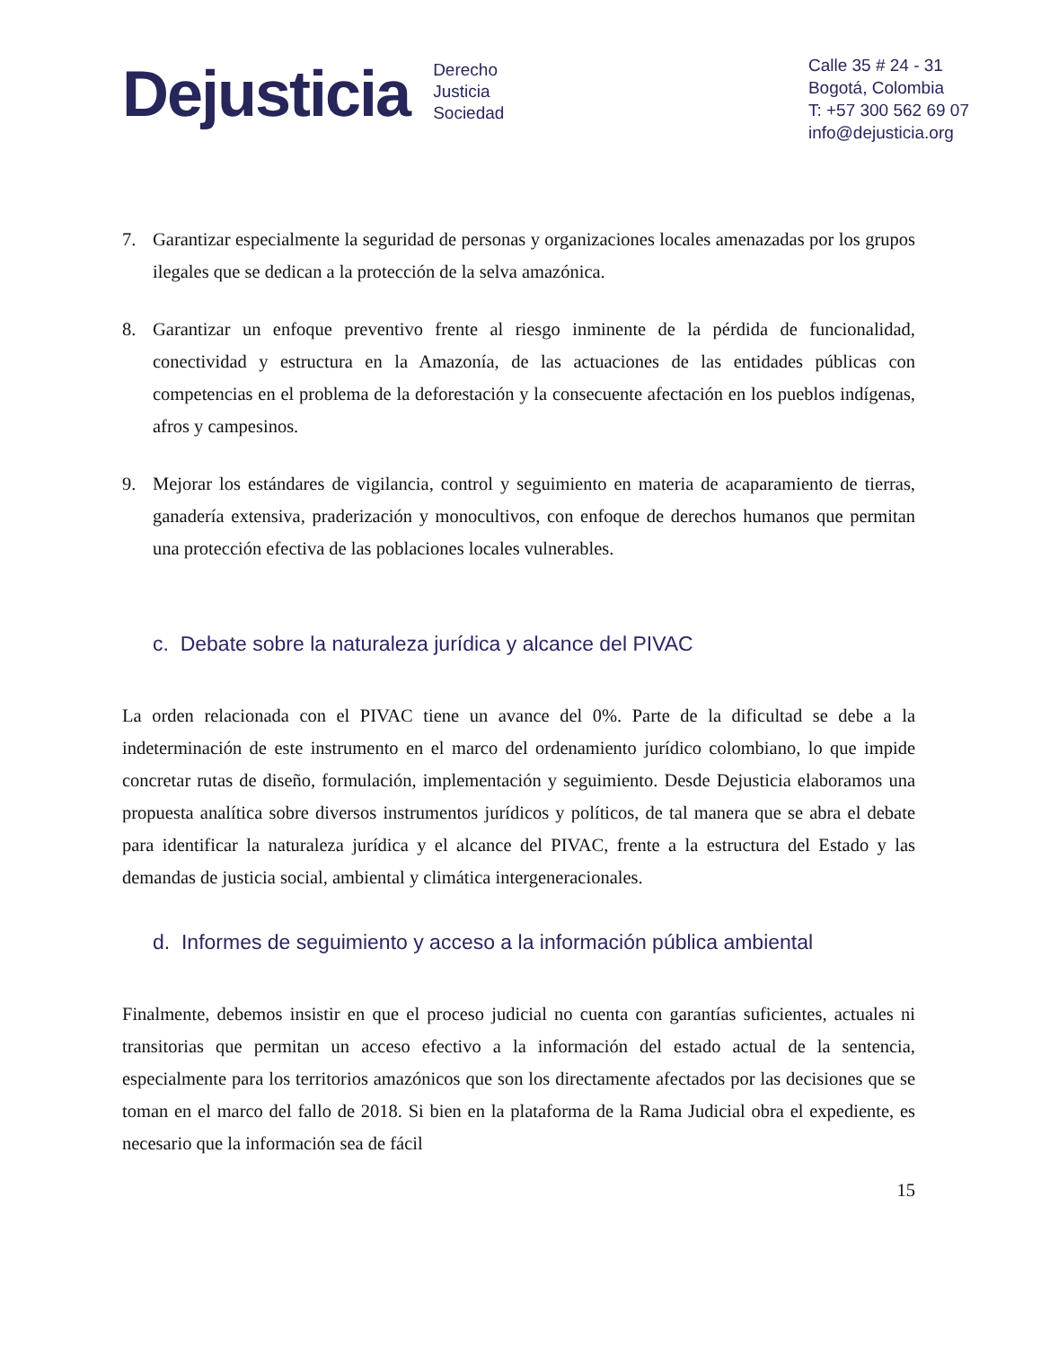Dejusticia
Derecho
Justicia
Sociedad
Calle 35 # 24 - 31
Bogotá, Colombia
T: +57 300 562 69 07
info@dejusticia.org
7. Garantizar especialmente la seguridad de personas y organizaciones locales amenazadas por los grupos ilegales que se dedican a la protección de la selva amazónica.
8. Garantizar un enfoque preventivo frente al riesgo inminente de la pérdida de funcionalidad, conectividad y estructura en la Amazonía, de las actuaciones de las entidades públicas con competencias en el problema de la deforestación y la consecuente afectación en los pueblos indígenas, afros y campesinos.
9. Mejorar los estándares de vigilancia, control y seguimiento en materia de acaparamiento de tierras, ganadería extensiva, praderización y monocultivos, con enfoque de derechos humanos que permitan una protección efectiva de las poblaciones locales vulnerables.
c. Debate sobre la naturaleza jurídica y alcance del PIVAC
La orden relacionada con el PIVAC tiene un avance del 0%. Parte de la dificultad se debe a la indeterminación de este instrumento en el marco del ordenamiento jurídico colombiano, lo que impide concretar rutas de diseño, formulación, implementación y seguimiento. Desde Dejusticia elaboramos una propuesta analítica sobre diversos instrumentos jurídicos y políticos, de tal manera que se abra el debate para identificar la naturaleza jurídica y el alcance del PIVAC, frente a la estructura del Estado y las demandas de justicia social, ambiental y climática intergeneracionales.
d. Informes de seguimiento y acceso a la información pública ambiental
Finalmente, debemos insistir en que el proceso judicial no cuenta con garantías suficientes, actuales ni transitorias que permitan un acceso efectivo a la información del estado actual de la sentencia, especialmente para los territorios amazónicos que son los directamente afectados por las decisiones que se toman en el marco del fallo de 2018. Si bien en la plataforma de la Rama Judicial obra el expediente, es necesario que la información sea de fácil
15